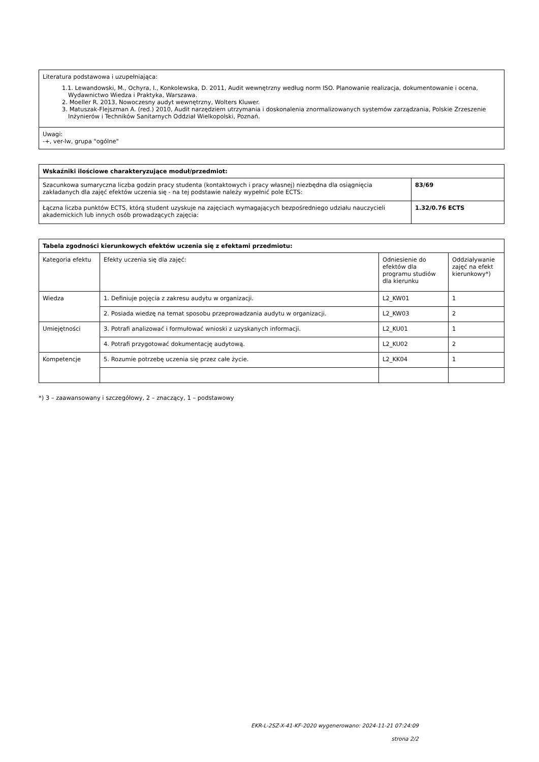| Literatura podstawowa i uzupełniająca: 1.1. Lewandowski, M., Ochyra, I., Konkolewska, D. 2011, Audit wewnętrzny według norm ISO. Planowanie realizacja, dokumentowanie i ocena, Wydawnictwo Wiedza i Praktyka, Warszawa. 2. Moeller R. 2013, Nowoczesny audyt wewnętrzny, Wolters Kluwer. 3. Matuszak-Flejszman A. (red.) 2010, Audit narzędziem utrzymania i doskonalenia znormalizowanych systemów zarządzania, Polskie Zrzeszenie Inżynierów i Techników Sanitarnych Oddział Wielkopolski, Poznań. |
| Uwagi: -+, ver-lw, grupa "ogólne" |
| Wskaźniki ilościowe charakteryzujące moduł/przedmiot: | |
| --- | --- |
| Szacunkowa sumaryczna liczba godzin pracy studenta (kontaktowych i pracy własnej) niezbędna dla osiągnięcia zakładanych dla zajęć efektów uczenia się - na tej podstawie należy wypełnić pole ECTS: | 83/69 |
| Łączna liczba punktów ECTS, którą student uzyskuje na zajęciach wymagających bezpośredniego udziału nauczycieli akademickich lub innych osób prowadzących zajęcia: | 1.32/0.76 ECTS |
| Tabela zgodności kierunkowych efektów uczenia się z efektami przedmiotu: | | | |
| --- | --- | --- | --- |
| Kategoria efektu | Efekty uczenia się dla zajęć: | Odniesienie do efektów dla programu studiów dla kierunku | Oddziaływanie zajęć na efekt kierunkowy*) |
| Wiedza | 1. Definiuje pojęcia z zakresu audytu w organizacji. | L2_KW01 | 1 |
| | 2. Posiada wiedzę na temat sposobu przeprowadzania audytu w organizacji. | L2_KW03 | 2 |
| Umiejętności | 3. Potrafi analizować i formułować wnioski z uzyskanych informacji. | L2_KU01 | 1 |
| | 4. Potrafi przygotować dokumentację audytową. | L2_KU02 | 2 |
| Kompetencje | 5. Rozumie potrzebę uczenia się przez całe życie. | L2_KK04 | 1 |
*) 3 – zaawansowany i szczegółowy, 2 – znaczący, 1 – podstawowy
EKR-L-2SZ-X-41-KF-2020 wygenerowano: 2024-11-21 07:24:09
strona 2/2